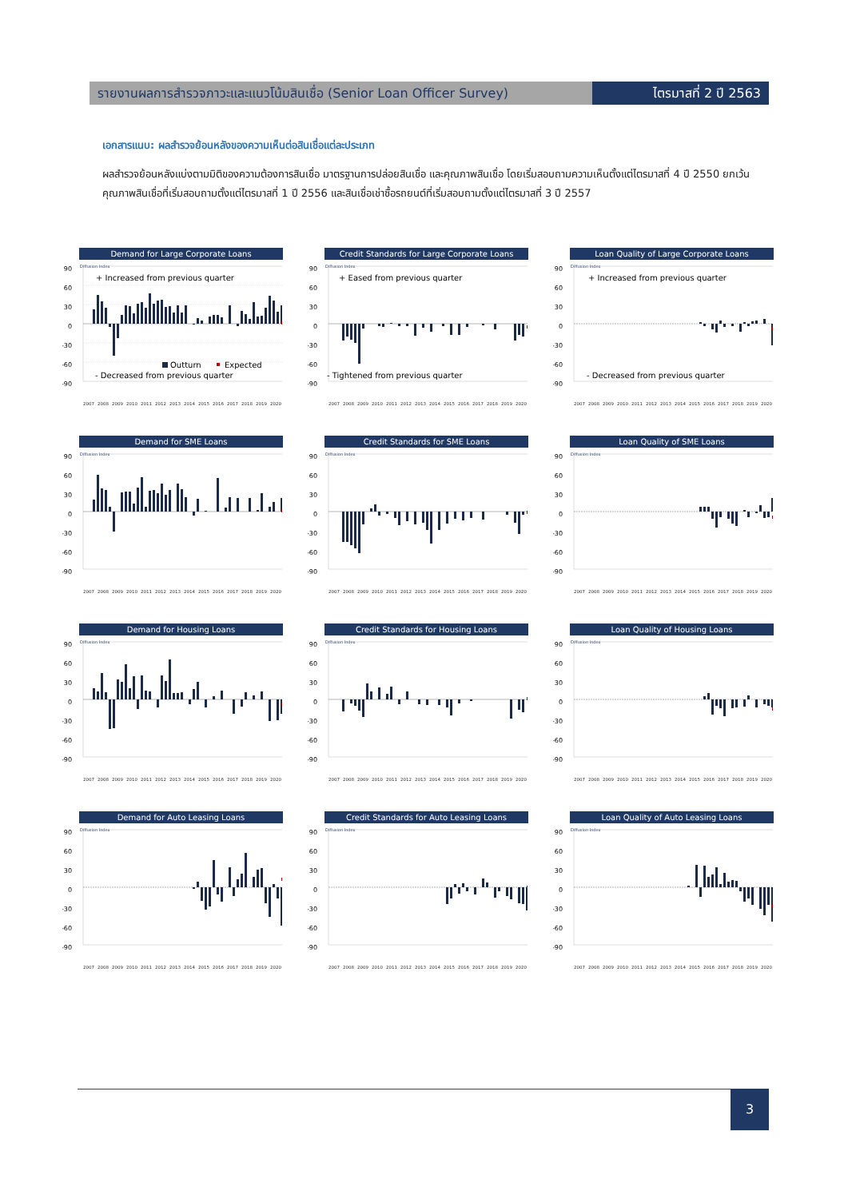รายงานผลการสำรวจภาวะและแนวโน้มสินเชื่อ (Senior Loan Officer Survey)
ไตรมาสที่ 2 ปี 2563
เอกสารแนบ: ผลสำรวจย้อนหลังของความเห็นต่อสินเชื่อแต่ละประเภท
ผลสำรวจย้อนหลังแบ่งตามมิติของความต้องการสินเชื่อ มาตรฐานการปล่อยสินเชื่อ และคุณภาพสินเชื่อ โดยเริ่มสอบถามความเห็นตั้งแต่ไตรมาสที่ 4 ปี 2550 ยกเว้นคุณภาพสินเชื่อที่เริ่มสอบถามตั้งแต่ไตรมาสที่ 1 ปี 2556 และสินเชื่อเช่าซื้อรถยนต์ที่เริ่มสอบถามตั้งแต่ไตรมาสที่ 3 ปี 2557
Demand for Large Corporate Loans
90
60
30
0
-30
-60
-90
Diffusion Index
+ Increased from previous quarter
Outturn
Expected
- Decreased from previous quarter
2007
2008
2009
2010
2011
2012
2013
2014
2015
2016
2017
2018
2019
2020
Credit Standards for Large Corporate Loans
90
60
30
0
-30
-60
-90
Diffusion Index
+ Eased from previous quarter
- Tightened from previous quarter
2007
2008
2009
2010
2011
2012
2013
2014
2015
2016
2017
2018
2019
2020
Loan Quality of Large Corporate Loans
90
60
30
0
-30
-60
-90
Diffusion Index
+ Increased from previous quarter
- Decreased from previous quarter
2007
2008
2009
2010
2011
2012
2013
2014
2015
2016
2017
2018
2019
2020
Demand for SME Loans
90
60
30
0
-30
-60
-90
Diffusion Index
2007
2008
2009
2010
2011
2012
2013
2014
2015
2016
2017
2018
2019
2020
Credit Standards for SME Loans
90
60
30
0
-30
-60
-90
Diffusion Index
2007
2008
2009
2010
2011
2012
2013
2014
2015
2016
2017
2018
2019
2020
Loan Quality of SME Loans
90
60
30
0
-30
-60
-90
Diffusion Index
2007
2008
2009
2010
2011
2012
2013
2014
2015
2016
2017
2018
2019
2020
Demand for Housing Loans
90
60
30
0
-30
-60
-90
Diffusion Index
2007
2008
2009
2010
2011
2012
2013
2014
2015
2016
2017
2018
2019
2020
Credit Standards for Housing Loans
90
60
30
0
-30
-60
-90
Diffusion Index
2007
2008
2009
2010
2011
2012
2013
2014
2015
2016
2017
2018
2019
2020
Loan Quality of Housing Loans
90
60
30
0
-30
-60
-90
Diffusion Index
2007
2008
2009
2010
2011
2012
2013
2014
2015
2016
2017
2018
2019
2020
Demand for Auto Leasing Loans
90
60
30
0
-30
-60
-90
Diffusion Index
2007
2008
2009
2010
2011
2012
2013
2014
2015
2016
2017
2018
2019
2020
Credit Standards for Auto Leasing Loans
90
60
30
0
-30
-60
-90
Diffusion Index
2007
2008
2009
2010
2011
2012
2013
2014
2015
2016
2017
2018
2019
2020
Loan Quality of Auto Leasing Loans
90
60
30
0
-30
-60
-90
Diffusion Index
2007
2008
2009
2010
2011
2012
2013
2014
2015
2016
2017
2018
2019
2020
3